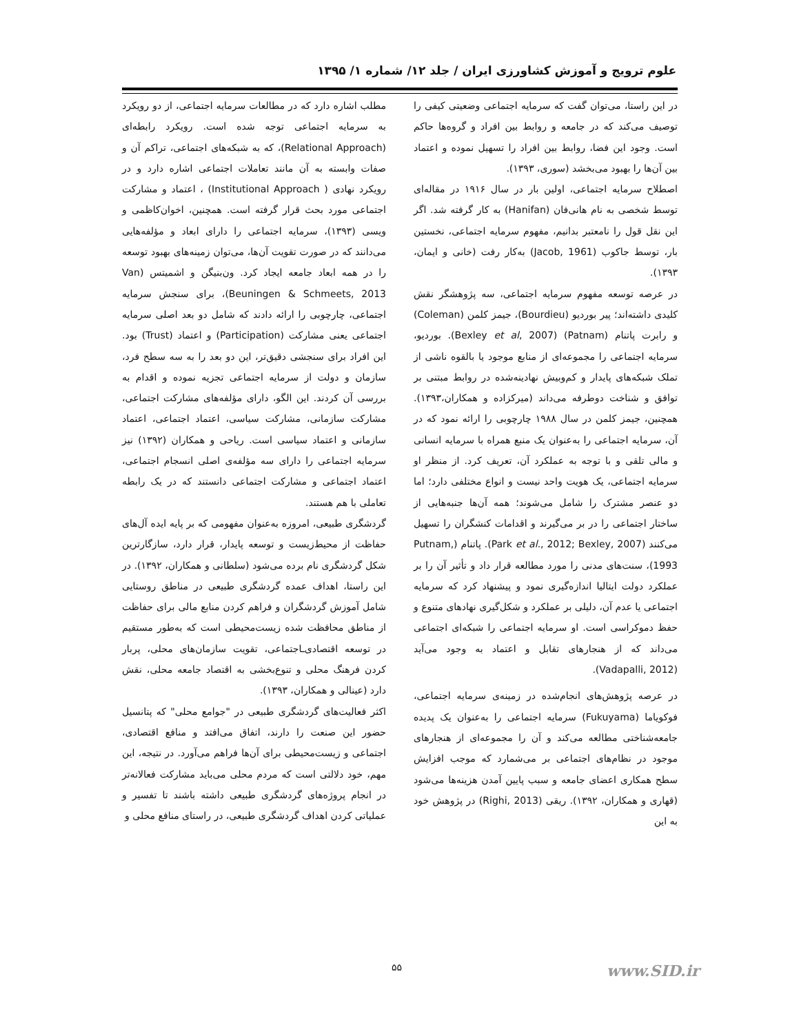علوم ترویج و آموزش کشاورزی ایران / جلد ۱۲/ شماره ۱/ ۱۳۹۵
در این راستا، می‌توان گفت که سرمایه اجتماعی وضعیتی کیفی را توصیف می‌کند که در جامعه و روابط بین افراد و گروه‌ها حاکم است. وجود این فضا، روابط بین افراد را تسهیل نموده و اعتماد بین آن‌ها را بهبود می‌بخشد (سوری، ۱۳۹۳).
اصطلاح سرمایه اجتماعی، اولین بار در سال ۱۹۱۶ در مقاله‌ای توسط شخصی به نام هانی‌فان (Hanifan) به کار گرفته شد. اگر این نقل قول را نامعتبر بدانیم، مفهوم سرمایه اجتماعی، نخستین بار، توسط جاکوب (Jacob, 1961) به‌کار رفت (خانی و ایمان، ۱۳۹۳).
در عرصه توسعه مفهوم سرمایه اجتماعی، سه پژوهشگر نقش کلیدی داشته‌اند؛ پیر بوردیو (Bourdieu)، جیمز کلمن (Coleman) و رابرت پاتنام (Patnam) (Bexley et al, 2007). بوردیو، سرمایه اجتماعی را مجموعه‌ای از منابع موجود یا بالقوه ناشی از تملک شبکه‌های پایدار و کم‌وبیش نهادینه‌شده در روابط مبتنی بر توافق و شناخت دوطرفه می‌داند (میرکزاده و همکاران،۱۳۹۳). همچنین، جیمز کلمن در سال ۱۹۸۸ چارچوبی را ارائه نمود که در آن، سرمایه اجتماعی را به‌عنوان یک منبع همراه با سرمایه انسانی و مالی تلقی و با توجه به عملکرد آن، تعریف کرد. از منظر او سرمایه اجتماعی، یک هویت واحد نیست و انواع مختلفی دارد؛ اما دو عنصر مشترک را شامل می‌شوند؛ همه آن‌ها جنبه‌هایی از ساختار اجتماعی را در بر می‌گیرند و اقدامات کنشگران را تسهیل می‌کنند (Park et al., 2012; Bexley, 2007). پاتنام (Putnam, 1993)، سنت‌های مدنی را مورد مطالعه قرار داد و تأثیر آن را بر عملکرد دولت ایتالیا اندازه‌گیری نمود و پیشنهاد کرد که سرمایه اجتماعی یا عدم آن، دلیلی بر عملکرد و شکل‌گیری نهادهای متنوع و حفظ دموکراسی است. او سرمایه اجتماعی را شبکه‌ای اجتماعی می‌داند که از هنجارهای تقابل و اعتماد به وجود می‌آید (Vadapalli, 2012).
در عرصه پژوهش‌های انجام‌شده در زمینه‌ی سرمایه اجتماعی، فوکویاما (Fukuyama) سرمایه اجتماعی را به‌عنوان یک پدیده جامعه‌شناختی مطالعه می‌کند و آن را مجموعه‌ای از هنجارهای موجود در نظام‌های اجتماعی بر می‌شمارد که موجب افزایش سطح همکاری اعضای جامعه و سبب پایین آمدن هزینه‌ها می‌شود (قهاری و همکاران، ۱۳۹۲). ریقی (Righi, 2013) در پژوهش خود به این
مطلب اشاره دارد که در مطالعات سرمایه اجتماعی، از دو رویکرد به سرمایه اجتماعی توجه شده است. رویکرد رابطه‌ای (Relational Approach)، که به شبکه‌های اجتماعی، تراکم آن و صفات وابسته به آن مانند تعاملات اجتماعی اشاره دارد و در رویکرد نهادی ( Institutional Approach) ، اعتماد و مشارکت اجتماعی مورد بحث قرار گرفته است. همچنین، اخوان‌کاظمی و ویسی (۱۳۹۳)، سرمایه اجتماعی را دارای ابعاد و مؤلفه‌هایی می‌دانند که در صورت تقویت آن‌ها، می‌توان زمینه‌های بهبود توسعه را در همه ابعاد جامعه ایجاد کرد. ون‌بنیگن و اشمیتس (Van Beuningen & Schmeets, 2013)، برای سنجش سرمایه اجتماعی، چارچوبی را ارائه دادند که شامل دو بعد اصلی سرمایه اجتماعی یعنی مشارکت (Participation) و اعتماد (Trust) بود. این افراد برای سنجشی دقیق‌تر، این دو بعد را به سه سطح فرد، سازمان و دولت از سرمایه اجتماعی تجزیه نموده و اقدام به بررسی آن کردند. این الگو، دارای مؤلفه‌های مشارکت اجتماعی، مشارکت سازمانی، مشارکت سیاسی، اعتماد اجتماعی، اعتماد سازمانی و اعتماد سیاسی است. ریاحی و همکاران (۱۳۹۲) نیز سرمایه اجتماعی را دارای سه مؤلفه‌ی اصلی انسجام اجتماعی، اعتماد اجتماعی و مشارکت اجتماعی دانستند که در یک رابطه تعاملی با هم هستند.
گردشگری طبیعی، امروزه به‌عنوان مفهومی که بر پایه ایده آل‌های حفاظت از محیط‌زیست و توسعه پایدار، قرار دارد، سازگارترین شکل گردشگری نام برده می‌شود (سلطانی و همکاران، ۱۳۹۲). در این راستا، اهداف عمده گردشگری طبیعی در مناطق روستایی شامل آموزش گردشگران و فراهم کردن منابع مالی برای حفاظت از مناطق محافظت شده زیست‌محیطی است که به‌طور مستقیم در توسعه اقتصادی‌ـاجتماعی، تقویت سازمان‌های محلی، پربار کردن فرهنگ محلی و تنوع‌بخشی به اقتصاد جامعه محلی، نقش دارد (عینالی و همکاران، ۱۳۹۳).
اکثر فعالیت‌های گردشگری طبیعی در "جوامع محلی" که پتانسیل حضور این صنعت را دارند، اتفاق می‌افتد و منافع اقتصادی، اجتماعی و زیست‌محیطی برای آن‌ها فراهم می‌آورد. در نتیجه، این مهم، خود دلالتی است که مردم محلی می‌باید مشارکت فعالانه‌تر در انجام پروژه‌های گردشگری طبیعی داشته باشند تا تفسیر و عملیاتی کردن اهداف گردشگری طبیعی، در راستای منافع محلی و
۵۵ www.SID.ir